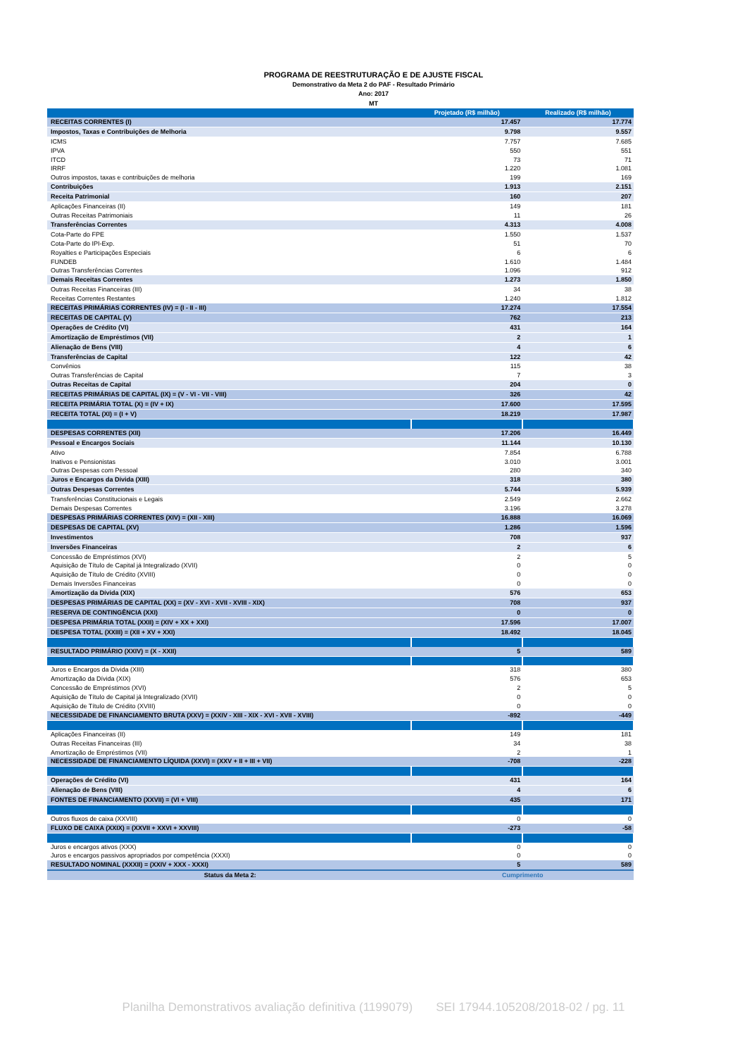PROGRAMA DE REESTRUTURAÇÃO E DE AJUSTE FISCAL
Demonstrativo da Meta 2 do PAF - Resultado Primário
Ano: 2017
MT
| | Projetado (R$ milhão) | Realizado (R$ milhão) |
| --- | --- | --- |
| RECEITAS CORRENTES (I) | 17.457 | 17.774 |
| Impostos, Taxas e Contribuições de Melhoria | 9.798 | 9.557 |
| ICMS | 7.757 | 7.685 |
| IPVA | 550 | 551 |
| ITCD | 73 | 71 |
| IRRF | 1.220 | 1.081 |
| Outros impostos, taxas e contribuições de melhoria | 199 | 169 |
| Contribuições | 1.913 | 2.151 |
| Receita Patrimonial | 160 | 207 |
| Aplicações Financeiras (II) | 149 | 181 |
| Outras Receitas Patrimoniais | 11 | 26 |
| Transferências Correntes | 4.313 | 4.008 |
| Cota-Parte do FPE | 1.550 | 1.537 |
| Cota-Parte do IPI-Exp. | 51 | 70 |
| Royalties e Participações Especiais | 6 | 6 |
| FUNDEB | 1.610 | 1.484 |
| Outras Transferências Correntes | 1.096 | 912 |
| Demais Receitas Correntes | 1.273 | 1.850 |
| Outras Receitas Financeiras (III) | 34 | 38 |
| Receitas Correntes Restantes | 1.240 | 1.812 |
| RECEITAS PRIMÁRIAS CORRENTES (IV) = (I - II - III) | 17.274 | 17.554 |
| RECEITAS DE CAPITAL (V) | 762 | 213 |
| Operações de Crédito (VI) | 431 | 164 |
| Amortização de Empréstimos (VII) | 2 | 1 |
| Alienação de Bens (VIII) | 4 | 6 |
| Transferências de Capital | 122 | 42 |
| Convênios | 115 | 38 |
| Outras Transferências de Capital | 7 | 3 |
| Outras Receitas de Capital | 204 | 0 |
| RECEITAS PRIMÁRIAS DE CAPITAL (IX) = (V - VI - VII - VIII) | 326 | 42 |
| RECEITA PRIMÁRIA TOTAL (X) = (IV + IX) | 17.600 | 17.595 |
| RECEITA TOTAL (XI) = (I + V) | 18.219 | 17.987 |
| DESPESAS CORRENTES (XII) | 17.206 | 16.449 |
| Pessoal e Encargos Sociais | 11.144 | 10.130 |
| Ativo | 7.854 | 6.788 |
| Inativos e Pensionistas | 3.010 | 3.001 |
| Outras Despesas com Pessoal | 280 | 340 |
| Juros e Encargos da Dívida (XIII) | 318 | 380 |
| Outras Despesas Correntes | 5.744 | 5.939 |
| Transferências Constitucionais e Legais | 2.549 | 2.662 |
| Demais Despesas Correntes | 3.196 | 3.278 |
| DESPESAS PRIMÁRIAS CORRENTES (XIV) = (XII - XIII) | 16.888 | 16.069 |
| DESPESAS DE CAPITAL (XV) | 1.286 | 1.596 |
| Investimentos | 708 | 937 |
| Inversões Financeiras | 2 | 6 |
| Concessão de Empréstimos (XVI) | 2 | 5 |
| Aquisição de Título de Capital já Integralizado (XVII) | 0 | 0 |
| Aquisição de Título de Crédito (XVIII) | 0 | 0 |
| Demais Inversões Financeiras | 0 | 0 |
| Amortização da Dívida (XIX) | 576 | 653 |
| DESPESAS PRIMÁRIAS DE CAPITAL (XX) = (XV - XVI - XVII - XVIII - XIX) | 708 | 937 |
| RESERVA DE CONTINGÊNCIA (XXI) | 0 | 0 |
| DESPESA PRIMÁRIA TOTAL (XXII) = (XIV + XX + XXI) | 17.596 | 17.007 |
| DESPESA TOTAL (XXIII) = (XII + XV + XXI) | 18.492 | 18.045 |
| RESULTADO PRIMÁRIO (XXIV) = (X - XXII) | 5 | 589 |
| Juros e Encargos da Dívida (XIII) | 318 | 380 |
| Amortização da Dívida (XIX) | 576 | 653 |
| Concessão de Empréstimos (XVI) | 2 | 5 |
| Aquisição de Título de Capital já Integralizado (XVII) | 0 | 0 |
| Aquisição de Título de Crédito (XVIII) | 0 | 0 |
| NECESSIDADE DE FINANCIAMENTO BRUTA (XXV) = (XXIV - XIII - XIX - XVI - XVII - XVIII) | -892 | -449 |
| Aplicações Financeiras (II) | 149 | 181 |
| Outras Receitas Financeiras (III) | 34 | 38 |
| Amortização de Empréstimos (VII) | 2 | 1 |
| NECESSIDADE DE FINANCIAMENTO LÍQUIDA (XXVI) = (XXV + II + III + VII) | -708 | -228 |
| Operações de Crédito (VI) | 431 | 164 |
| Alienação de Bens (VIII) | 4 | 6 |
| FONTES DE FINANCIAMENTO (XXVII) = (VI + VIII) | 435 | 171 |
| Outros fluxos de caixa (XXVIII) | 0 | 0 |
| FLUXO DE CAIXA (XXIX) = (XXVII + XXVI + XXVIII) | -273 | -58 |
| Juros e encargos ativos (XXX) | 0 | 0 |
| Juros e encargos passivos apropriados por competência (XXXI) | 0 | 0 |
| RESULTADO NOMINAL (XXXII) = (XXIV + XXX - XXXI) | 5 | 589 |
| Status da Meta 2: | Cumprimento | |
Planilha Demonstrativos avaliação definitiva (1199079) SEI 17944.105208/2018-02 / pg. 11